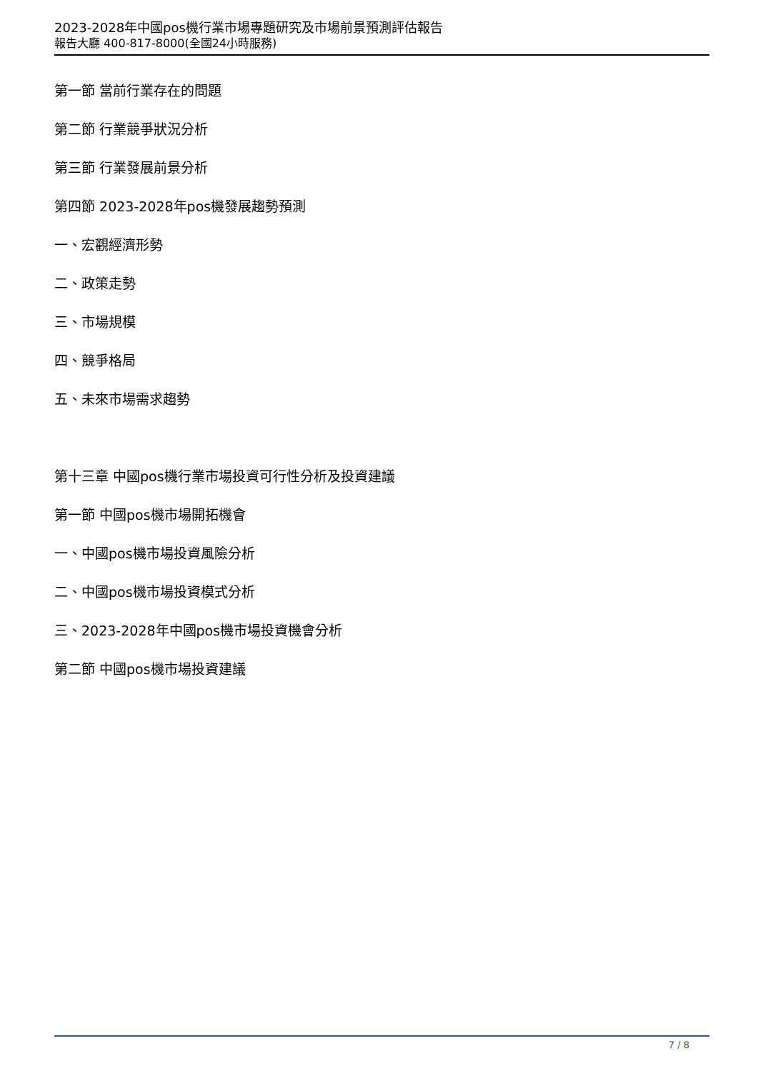2023-2028年中國pos機行業市場專題研究及市場前景預測評估報告
報告大廳 400-817-8000(全國24小時服務)
第一節 當前行業存在的問題
第二節 行業競爭狀況分析
第三節 行業發展前景分析
第四節 2023-2028年pos機發展趨勢預測
一、宏觀經濟形勢
二、政策走勢
三、市場規模
四、競爭格局
五、未來市場需求趨勢
第十三章 中國pos機行業市場投資可行性分析及投資建議
第一節 中國pos機市場開拓機會
一、中國pos機市場投資風險分析
二、中國pos機市場投資模式分析
三、2023-2028年中國pos機市場投資機會分析
第二節 中國pos機市場投資建議
7 / 8